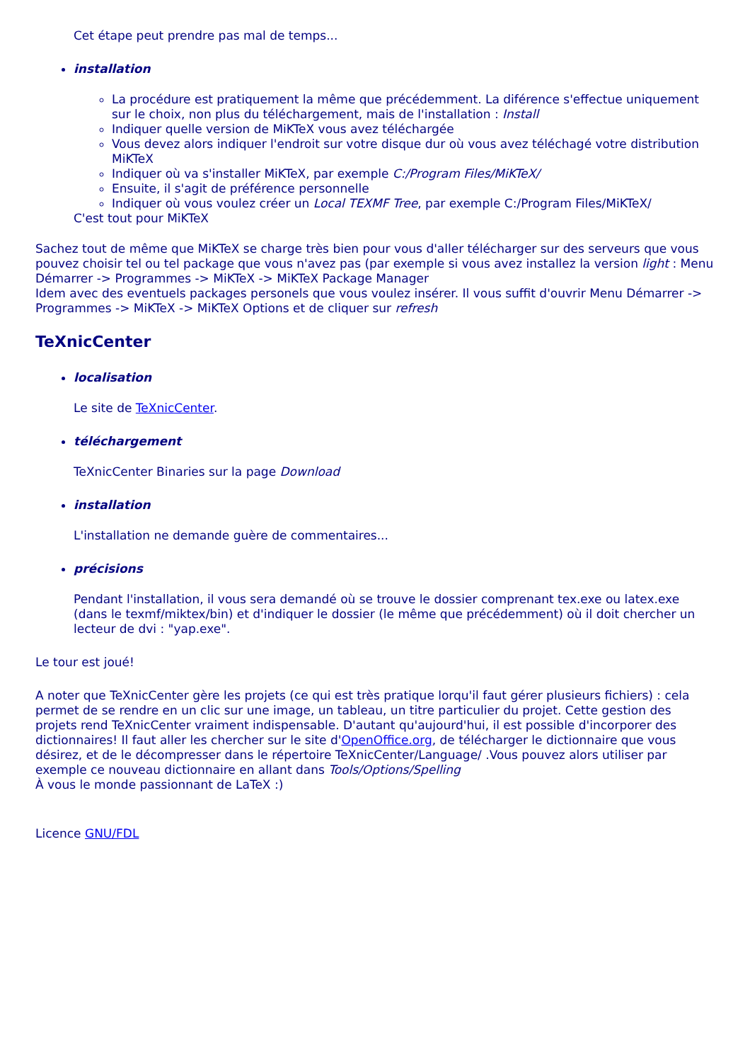Cet étape peut prendre pas mal de temps...
installation
La procédure est pratiquement la même que précédemment. La diférence s'effectue uniquement sur le choix, non plus du téléchargement, mais de l'installation : Install
Indiquer quelle version de MiKTeX vous avez téléchargée
Vous devez alors indiquer l'endroit sur votre disque dur où vous avez téléchagé votre distribution MiKTeX
Indiquer où va s'installer MiKTeX, par exemple C:/Program Files/MiKTeX/
Ensuite, il s'agit de préférence personnelle
Indiquer où vous voulez créer un Local TEXMF Tree, par exemple C:/Program Files/MiKTeX/
C'est tout pour MiKTeX
Sachez tout de même que MiKTeX se charge très bien pour vous d'aller télécharger sur des serveurs que vous pouvez choisir tel ou tel package que vous n'avez pas (par exemple si vous avez installez la version light : Menu Démarrer -> Programmes -> MiKTeX -> MiKTeX Package Manager
Idem avec des eventuels packages personels que vous voulez insérer. Il vous suffit d'ouvrir Menu Démarrer -> Programmes -> MiKTeX -> MiKTeX Options et de cliquer sur refresh
TeXnicCenter
localisation
Le site de TeXnicCenter.
téléchargement
TeXnicCenter Binaries sur la page Download
installation
L'installation ne demande guère de commentaires...
précisions
Pendant l'installation, il vous sera demandé où se trouve le dossier comprenant tex.exe ou latex.exe (dans le texmf/miktex/bin) et d'indiquer le dossier (le même que précédemment) où il doit chercher un lecteur de dvi : "yap.exe".
Le tour est joué!
A noter que TeXnicCenter gère les projets (ce qui est très pratique lorqu'il faut gérer plusieurs fichiers) : cela permet de se rendre en un clic sur une image, un tableau, un titre particulier du projet. Cette gestion des projets rend TeXnicCenter vraiment indispensable. D'autant qu'aujourd'hui, il est possible d'incorporer des dictionnaires! Il faut aller les chercher sur le site d'OpenOffice.org, de télécharger le dictionnaire que vous désirez, et de le décompresser dans le répertoire TeXnicCenter/Language/ .Vous pouvez alors utiliser par exemple ce nouveau dictionnaire en allant dans Tools/Options/Spelling
À vous le monde passionnant de LaTeX :)
Licence GNU/FDL